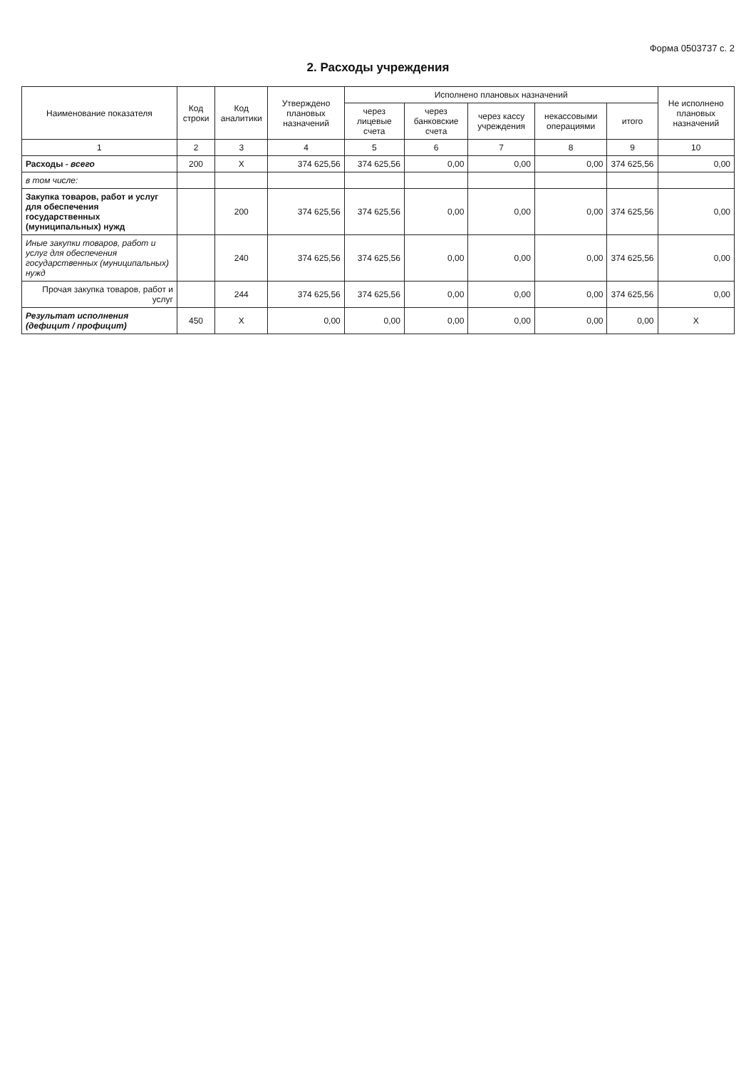Форма 0503737 с. 2
2. Расходы учреждения
| Наименование показателя | Код строки | Код аналитики | Утверждено плановых назначений | Исполнено плановых назначений | | | | | Не исполнено плановых назначений |
| --- | --- | --- | --- | --- | --- | --- | --- | --- | --- |
| | | | | через лицевые счета | через банковские счета | через кассу учреждения | некассовыми операциями | итого | |
| 1 | 2 | 3 | 4 | 5 | 6 | 7 | 8 | 9 | 10 |
| Расходы - всего | 200 | X | 374 625,56 | 374 625,56 | 0,00 | 0,00 | 0,00 | 374 625,56 | 0,00 |
| в том числе: | | | | | | | | | |
| Закупка товаров, работ и услуг для обеспечения государственных (муниципальных) нужд | | 200 | 374 625,56 | 374 625,56 | 0,00 | 0,00 | 0,00 | 374 625,56 | 0,00 |
| Иные закупки товаров, работ и услуг для обеспечения государственных (муниципальных) нужд | | 240 | 374 625,56 | 374 625,56 | 0,00 | 0,00 | 0,00 | 374 625,56 | 0,00 |
| Прочая закупка товаров, работ и услуг | | 244 | 374 625,56 | 374 625,56 | 0,00 | 0,00 | 0,00 | 374 625,56 | 0,00 |
| Результат исполнения (дефицит / профицит) | 450 | X | 0,00 | 0,00 | 0,00 | 0,00 | 0,00 | 0,00 | X |